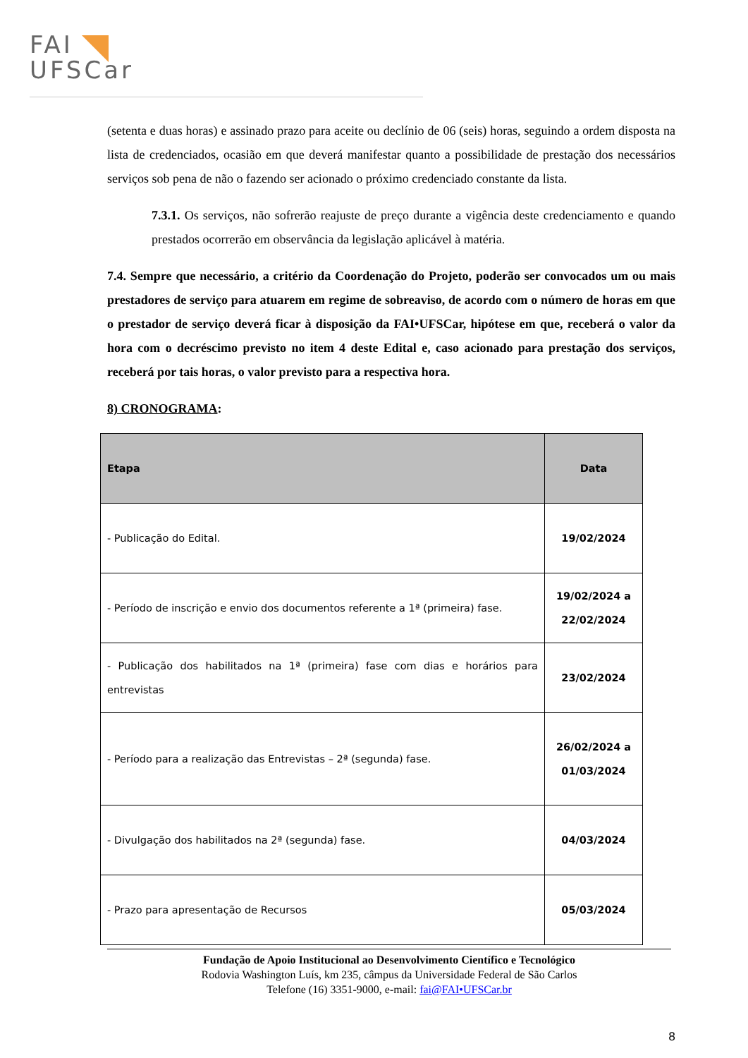FAI
UFSCar
(setenta e duas horas) e assinado prazo para aceite ou declínio de 06 (seis) horas, seguindo a ordem disposta na lista de credenciados, ocasião em que deverá manifestar quanto a possibilidade de prestação dos necessários serviços sob pena de não o fazendo ser acionado o próximo credenciado constante da lista.
7.3.1. Os serviços, não sofrerão reajuste de preço durante a vigência deste credenciamento e quando prestados ocorrerão em observância da legislação aplicável à matéria.
7.4. Sempre que necessário, a critério da Coordenação do Projeto, poderão ser convocados um ou mais prestadores de serviço para atuarem em regime de sobreaviso, de acordo com o número de horas em que o prestador de serviço deverá ficar à disposição da FAI•UFSCar, hipótese em que, receberá o valor da hora com o decréscimo previsto no item 4 deste Edital e, caso acionado para prestação dos serviços, receberá por tais horas, o valor previsto para a respectiva hora.
8) CRONOGRAMA:
| Etapa | Data |
| --- | --- |
| - Publicação do Edital. | 19/02/2024 |
| - Período de inscrição e envio dos documentos referente a 1ª (primeira) fase. | 19/02/2024 a 22/02/2024 |
| - Publicação dos habilitados na 1ª (primeira) fase com dias e horários para entrevistas | 23/02/2024 |
| - Período para a realização das Entrevistas – 2ª (segunda) fase. | 26/02/2024 a 01/03/2024 |
| - Divulgação dos habilitados na 2ª (segunda) fase. | 04/03/2024 |
| - Prazo para apresentação de Recursos | 05/03/2024 |
Fundação de Apoio Institucional ao Desenvolvimento Científico e Tecnológico
Rodovia Washington Luís, km 235, câmpus da Universidade Federal de São Carlos
Telefone (16) 3351-9000, e-mail: fai@FAI•UFSCar.br
8